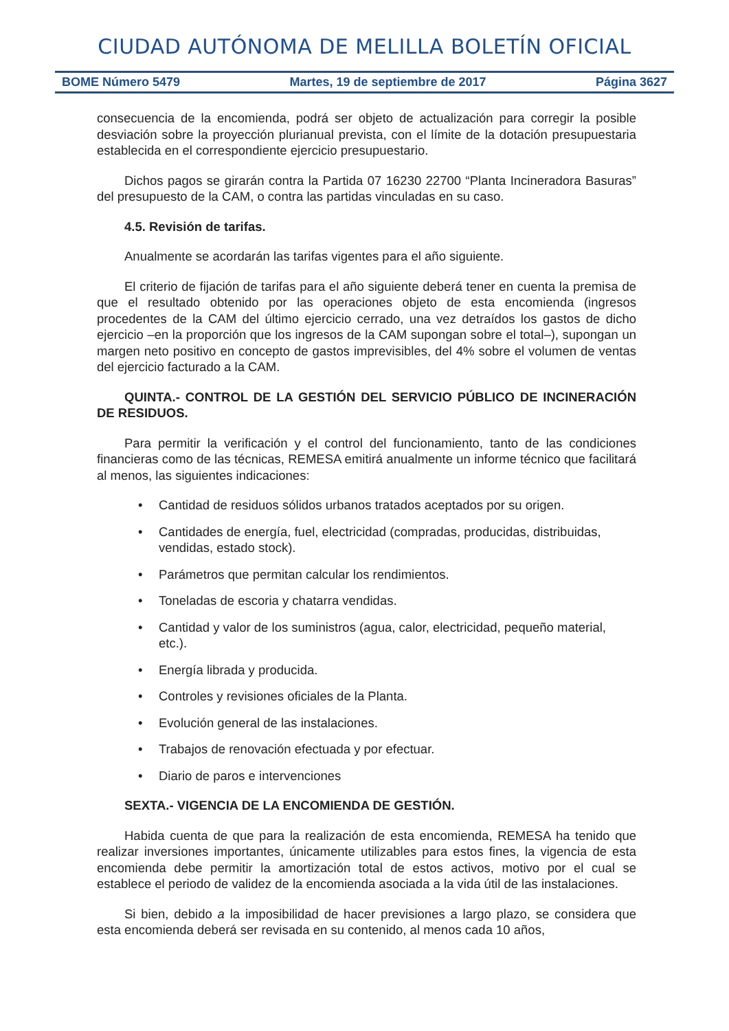CIUDAD AUTÓNOMA DE MELILLA BOLETÍN OFICIAL
BOME Número 5479 Martes, 19 de septiembre de 2017 Página 3627
consecuencia de la encomienda, podrá ser objeto de actualización para corregir la posible desviación sobre la proyección plurianual prevista, con el límite de la dotación presupuestaria establecida en el correspondiente ejercicio presupuestario.
Dichos pagos se girarán contra la Partida 07 16230 22700 “Planta Incineradora Basuras” del presupuesto de la CAM, o contra las partidas vinculadas en su caso.
4.5. Revisión de tarifas.
Anualmente se acordarán las tarifas vigentes para el año siguiente.
El criterio de fijación de tarifas para el año siguiente deberá tener en cuenta la premisa de que el resultado obtenido por las operaciones objeto de esta encomienda (ingresos procedentes de la CAM del último ejercicio cerrado, una vez detraídos los gastos de dicho ejercicio –en la proporción que los ingresos de la CAM supongan sobre el total–), supongan un margen neto positivo en concepto de gastos imprevisibles, del 4% sobre el volumen de ventas del ejercicio facturado a la CAM.
QUINTA.- CONTROL DE LA GESTIÓN DEL SERVICIO PÚBLICO DE INCINERACIÓN DE RESIDUOS.
Para permitir la verificación y el control del funcionamiento, tanto de las condiciones financieras como de las técnicas, REMESA emitirá anualmente un informe técnico que facilitará al menos, las siguientes indicaciones:
• Cantidad de residuos sólidos urbanos tratados aceptados por su origen.
• Cantidades de energía, fuel, electricidad (compradas, producidas, distribuidas, vendidas, estado stock).
• Parámetros que permitan calcular los rendimientos.
• Toneladas de escoria y chatarra vendidas.
• Cantidad y valor de los suministros (agua, calor, electricidad, pequeño material, etc.).
• Energía librada y producida.
• Controles y revisiones oficiales de la Planta.
• Evolución general de las instalaciones.
• Trabajos de renovación efectuada y por efectuar.
• Diario de paros e intervenciones
SEXTA.- VIGENCIA DE LA ENCOMIENDA DE GESTIÓN.
Habida cuenta de que para la realización de esta encomienda, REMESA ha tenido que realizar inversiones importantes, únicamente utilizables para estos fines, la vigencia de esta encomienda debe permitir la amortización total de estos activos, motivo por el cual se establece el periodo de validez de la encomienda asociada a la vida útil de las instalaciones.
Si bien, debido a la imposibilidad de hacer previsiones a largo plazo, se considera que esta encomienda deberá ser revisada en su contenido, al menos cada 10 años,